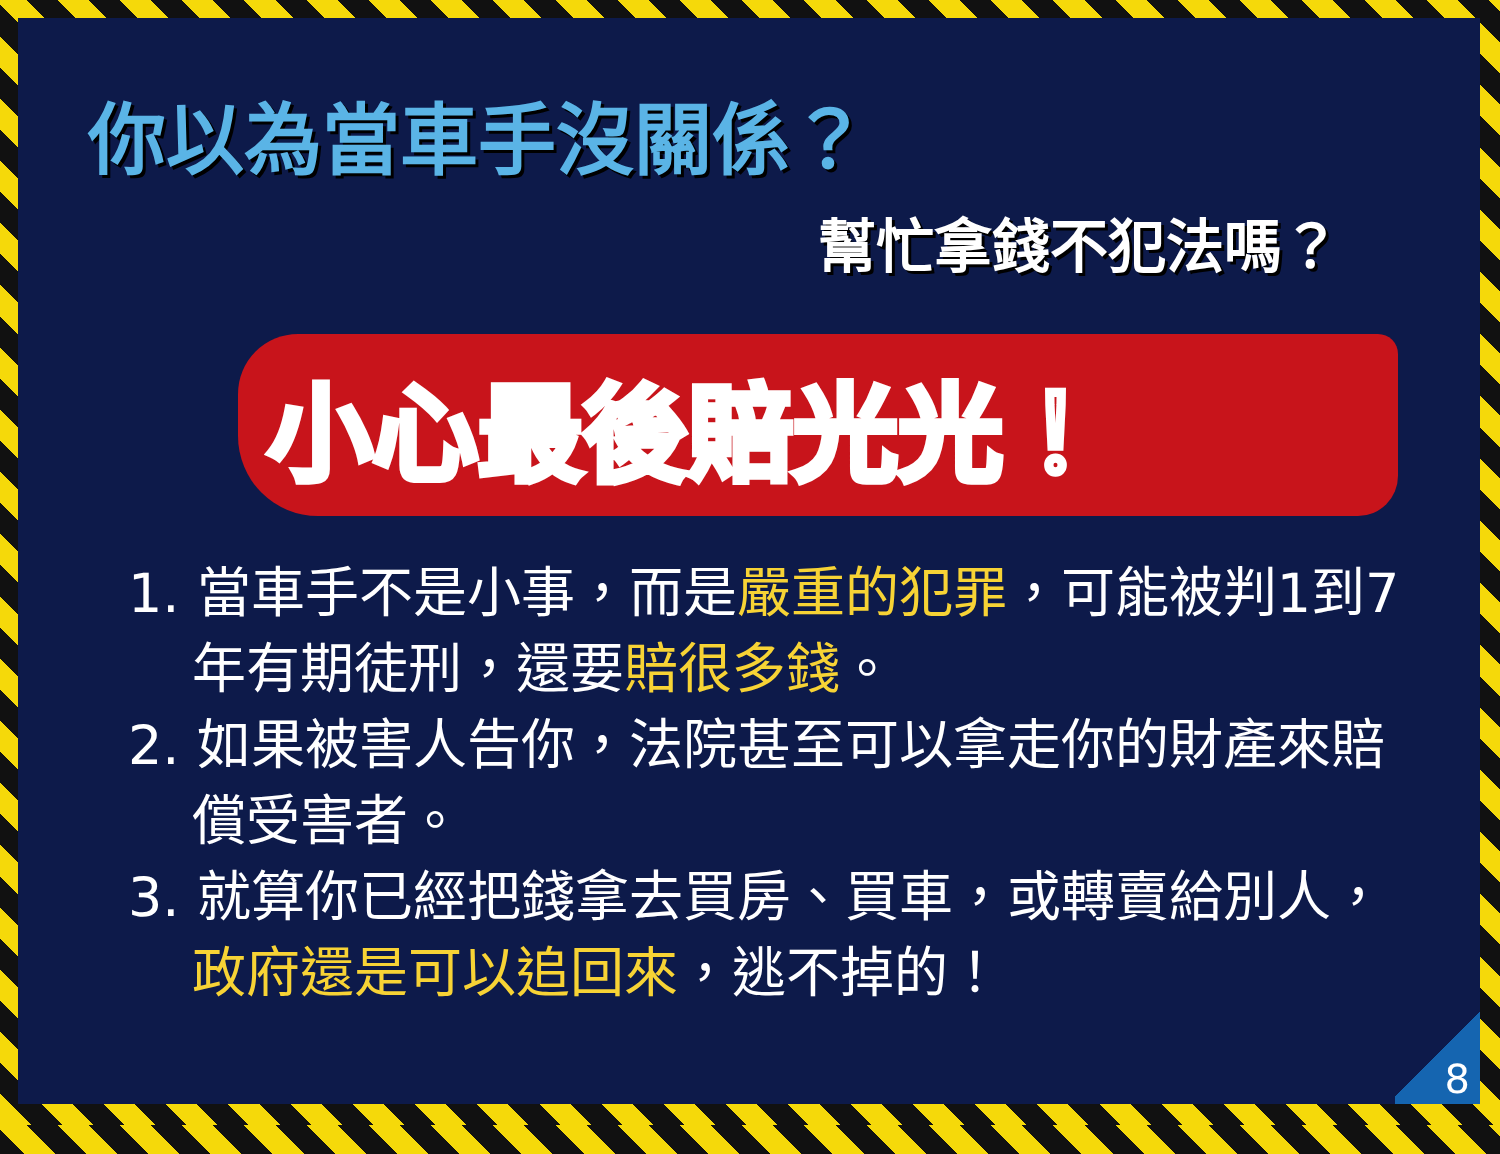你以為當車手沒關係？
幫忙拿錢不犯法嗎？
小心最後賠光光！
1. 當車手不是小事，而是嚴重的犯罪，可能被判1到7年有期徒刑，還要賠很多錢。
2. 如果被害人告你，法院甚至可以拿走你的財產來賠償受害者。
3. 就算你已經把錢拿去買房、買車，或轉賣給別人，政府還是可以追回來，逃不掉的！
8